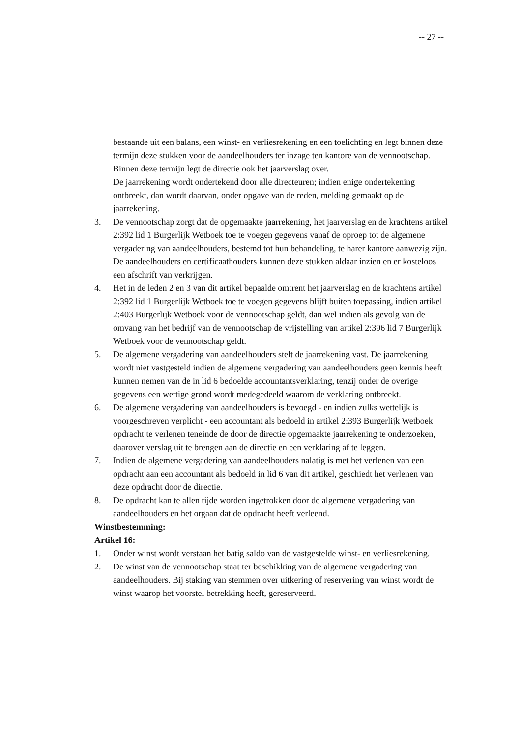-- 27 --
bestaande uit een balans, een winst- en verliesrekening en een toelichting en legt binnen deze termijn deze stukken voor de aandeelhouders ter inzage ten kantore van de vennootschap. Binnen deze termijn legt de directie ook het jaarverslag over.
De jaarrekening wordt ondertekend door alle directeuren; indien enige ondertekening ontbreekt, dan wordt daarvan, onder opgave van de reden, melding gemaakt op de jaarrekening.
3. De vennootschap zorgt dat de opgemaakte jaarrekening, het jaarverslag en de krachtens artikel 2:392 lid 1 Burgerlijk Wetboek toe te voegen gegevens vanaf de oproep tot de algemene vergadering van aandeelhouders, bestemd tot hun behandeling, te harer kantore aanwezig zijn. De aandeelhouders en certificaathouders kunnen deze stukken aldaar inzien en er kosteloos een afschrift van verkrijgen.
4. Het in de leden 2 en 3 van dit artikel bepaalde omtrent het jaarverslag en de krachtens artikel 2:392 lid 1 Burgerlijk Wetboek toe te voegen gegevens blijft buiten toepassing, indien artikel 2:403 Burgerlijk Wetboek voor de vennootschap geldt, dan wel indien als gevolg van de omvang van het bedrijf van de vennootschap de vrijstelling van artikel 2:396 lid 7 Burgerlijk Wetboek voor de vennootschap geldt.
5. De algemene vergadering van aandeelhouders stelt de jaarrekening vast. De jaarrekening wordt niet vastgesteld indien de algemene vergadering van aandeelhouders geen kennis heeft kunnen nemen van de in lid 6 bedoelde accountantsverklaring, tenzij onder de overige gegevens een wettige grond wordt medegedeeld waarom de verklaring ontbreekt.
6. De algemene vergadering van aandeelhouders is bevoegd - en indien zulks wettelijk is voorgeschreven verplicht - een accountant als bedoeld in artikel 2:393 Burgerlijk Wetboek opdracht te verlenen teneinde de door de directie opgemaakte jaarrekening te onderzoeken, daarover verslag uit te brengen aan de directie en een verklaring af te leggen.
7. Indien de algemene vergadering van aandeelhouders nalatig is met het verlenen van een opdracht aan een accountant als bedoeld in lid 6 van dit artikel, geschiedt het verlenen van deze opdracht door de directie.
8. De opdracht kan te allen tijde worden ingetrokken door de algemene vergadering van aandeelhouders en het orgaan dat de opdracht heeft verleend.
Winstbestemming:
Artikel 16:
1. Onder winst wordt verstaan het batig saldo van de vastgestelde winst- en verliesrekening.
2. De winst van de vennootschap staat ter beschikking van de algemene vergadering van aandeelhouders. Bij staking van stemmen over uitkering of reservering van winst wordt de winst waarop het voorstel betrekking heeft, gereserveerd.